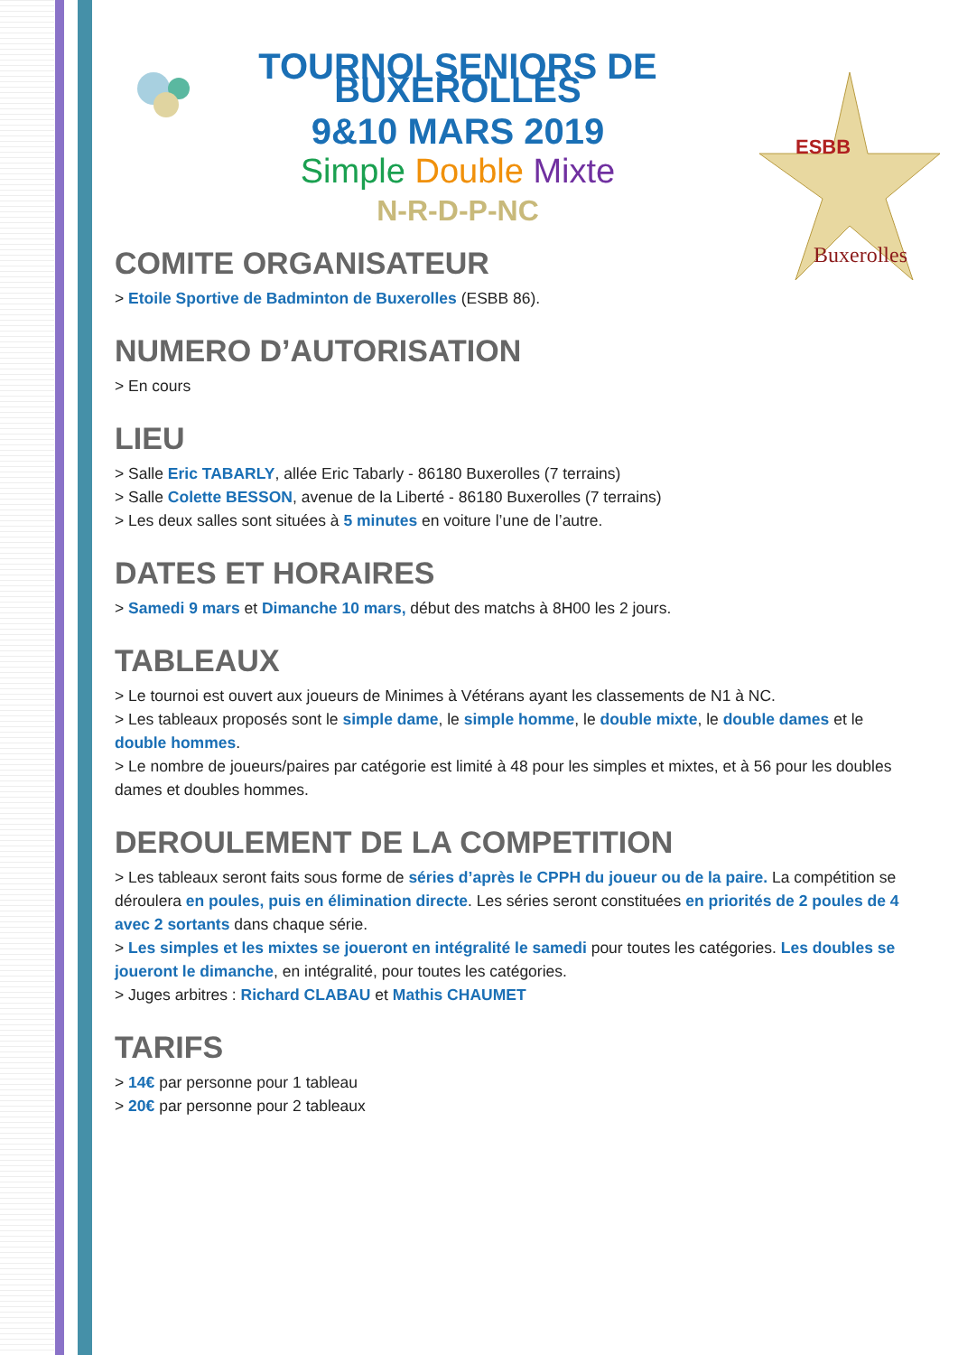ESBB
Buxerolles
TOURNOI SENIORS DE BUXEROLLES
9&10 MARS 2019
Simple Double Mixte
N-R-D-P-NC
COMITE ORGANISATEUR
> Etoile Sportive de Badminton de Buxerolles (ESBB 86).
NUMERO D’AUTORISATION
> En cours
LIEU
> Salle Eric TABARLY, allée Eric Tabarly - 86180 Buxerolles (7 terrains)
> Salle Colette BESSON, avenue de la Liberté - 86180 Buxerolles (7 terrains)
> Les deux salles sont situées à 5 minutes en voiture l’une de l’autre.
DATES ET HORAIRES
> Samedi 9 mars et Dimanche 10 mars, début des matchs à 8H00 les 2 jours.
TABLEAUX
> Le tournoi est ouvert aux joueurs de Minimes à Vétérans ayant les classements de N1 à NC.
> Les tableaux proposés sont le simple dame, le simple homme, le double mixte, le double dames et le double hommes.
> Le nombre de joueurs/paires par catégorie est limité à 48 pour les simples et mixtes, et à 56 pour les doubles dames et doubles hommes.
DEROULEMENT DE LA COMPETITION
> Les tableaux seront faits sous forme de séries d’après le CPPH du joueur ou de la paire. La compétition se déroulera en poules, puis en élimination directe. Les séries seront constituées en priorités de 2 poules de 4 avec 2 sortants dans chaque série.
> Les simples et les mixtes se joueront en intégralité le samedi pour toutes les catégories. Les doubles se joueront le dimanche, en intégralité, pour toutes les catégories.
> Juges arbitres : Richard CLABAU et Mathis CHAUMET
TARIFS
> 14€ par personne pour 1 tableau
> 20€ par personne pour 2 tableaux